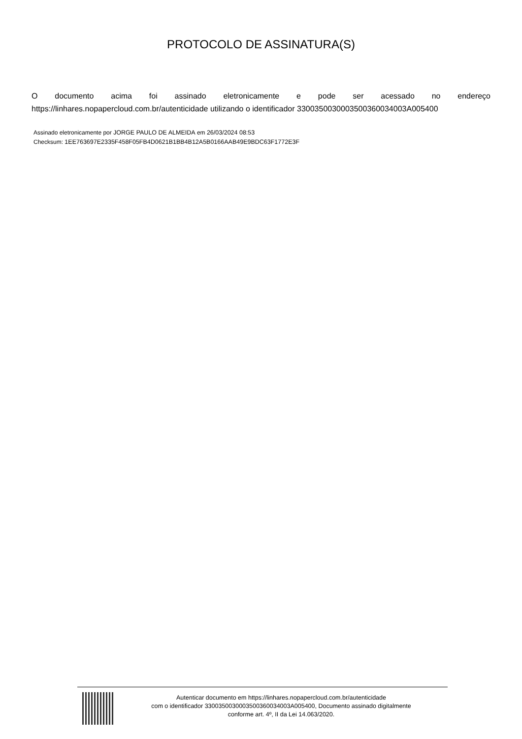PROTOCOLO DE ASSINATURA(S)
O documento acima foi assinado eletronicamente e pode ser acessado no endereço https://linhares.nopapercloud.com.br/autenticidade utilizando o identificador 330035003000350036003400​3A005400
Assinado eletronicamente por JORGE PAULO DE ALMEIDA em 26/03/2024 08:53
Checksum: 1EE763697E2335F458F05FB4D0621B1BB4B12A5B0166AAB49E9BDC63F1772E3F
Autenticar documento em https://linhares.nopapercloud.com.br/autenticidade
com o identificador 3300350030003500360034003A005400, Documento assinado digitalmente
conforme art. 4º, II da Lei 14.063/2020.